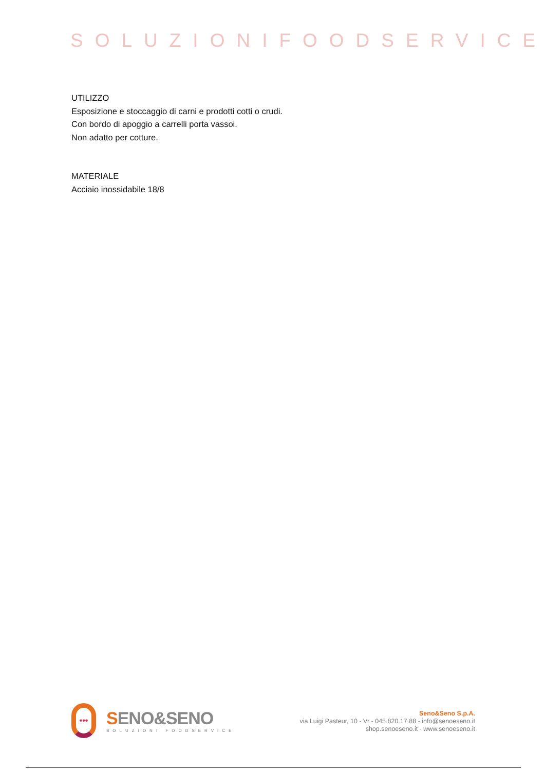SOLUZIONIFOODSERVICE
UTILIZZO
Esposizione e stoccaggio di carni e prodotti cotti o crudi.
Con bordo di apoggio a carrelli porta vassoi.
Non adatto per cotture.
MATERIALE
Acciaio inossidabile 18/8
•••
SENO&SENO
SOLUZIONI FOODSERVICE
Seno&Seno S.p.A.
via Luigi Pasteur, 10 - Vr - 045.820.17.88 - info@senoeseno.it
shop.senoeseno.it - www.senoeseno.it